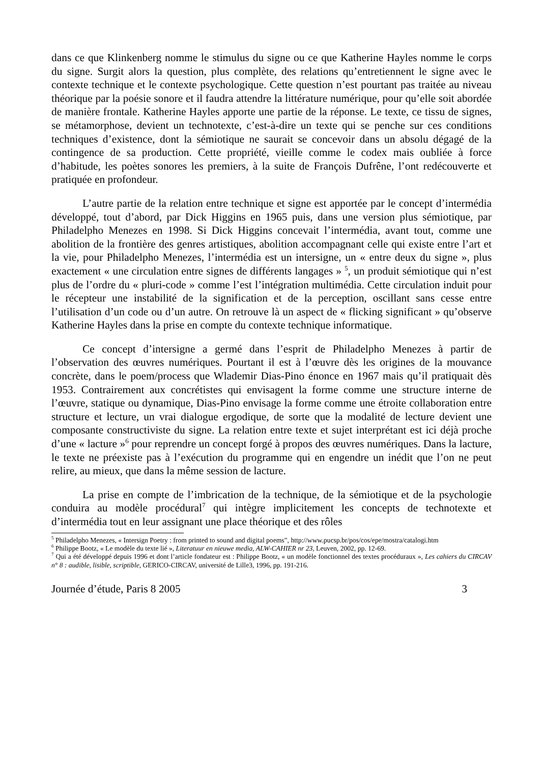dans ce que Klinkenberg nomme le stimulus du signe ou ce que Katherine Hayles nomme le corps du signe. Surgit alors la question, plus complète, des relations qu’entretiennent le signe avec le contexte technique et le contexte psychologique. Cette question n’est pourtant pas traitée au niveau théorique par la poésie sonore et il faudra attendre la littérature numérique, pour qu’elle soit abordée de manière frontale. Katherine Hayles apporte une partie de la réponse. Le texte, ce tissu de signes, se métamorphose, devient un technotexte, c’est-à-dire un texte qui se penche sur ces conditions techniques d’existence, dont la sémiotique ne saurait se concevoir dans un absolu dégagé de la contingence de sa production. Cette propriété, vieille comme le codex mais oubliée à force d’habitude, les poètes sonores les premiers, à la suite de François Dufrêne, l’ont redécouverte et pratiquée en profondeur.
L’autre partie de la relation entre technique et signe est apportée par le concept d’intermédia développé, tout d’abord, par Dick Higgins en 1965 puis, dans une version plus sémiotique, par Philadelpho Menezes en 1998. Si Dick Higgins concevait l’intermédia, avant tout, comme une abolition de la frontière des genres artistiques, abolition accompagnant celle qui existe entre l’art et la vie, pour Philadelpho Menezes, l’intermédia est un intersigne, un « entre deux du signe », plus exactement « une circulation entre signes de différents langages » <sup>5</sup>, un produit sémiotique qui n’est plus de l’ordre du « pluri-code » comme l’est l’intégration multimédia. Cette circulation induit pour le récepteur une instabilité de la signification et de la perception, oscillant sans cesse entre l’utilisation d’un code ou d’un autre. On retrouve là un aspect de « flicking significant » qu’observe Katherine Hayles dans la prise en compte du contexte technique informatique.
Ce concept d’intersigne a germé dans l’esprit de Philadelpho Menezes à partir de l’observation des œuvres numériques. Pourtant il est à l’œuvre dès les origines de la mouvance concrète, dans le poem/process que Wlademir Dias-Pino énonce en 1967 mais qu’il pratiquait dès 1953. Contrairement aux concrétistes qui envisagent la forme comme une structure interne de l’œuvre, statique ou dynamique, Dias-Pino envisage la forme comme une étroite collaboration entre structure et lecture, un vrai dialogue ergodique, de sorte que la modalité de lecture devient une composante constructiviste du signe. La relation entre texte et sujet interprétant est ici déjà proche d’une « lacture »<sup>6</sup> pour reprendre un concept forgé à propos des œuvres numériques. Dans la lacture, le texte ne préexiste pas à l’exécution du programme qui en engendre un inédit que l’on ne peut relire, au mieux, que dans la même session de lacture.
La prise en compte de l’imbrication de la technique, de la sémiotique et de la psychologie conduira au modèle procédural<sup>7</sup> qui intègre implicitement les concepts de technotexte et d’intermédia tout en leur assignant une place théorique et des rôles
<sup>5</sup> Philadelpho Menezes, « Intersign Poetry : from printed to sound and digital poems”, http://www.pucsp.br/pos/cos/epe/mostra/catalogi.htm
<sup>6</sup> Philippe Bootz, « Le modèle du texte lié », Literatuur en nieuwe media, ALW-CAHIER nr 23, Leuven, 2002, pp. 12-69.
<sup>7</sup> Qui a été développé depuis 1996 et dont l’article fondateur est : Philippe Bootz, « un modèle fonctionnel des textes procéduraux », Les cahiers du CIRCAV n° 8 : audible, lisible, scriptible, GERICO-CIRCAV, université de Lille3, 1996, pp. 191-216.
Journée d’étude, Paris 8 2005 3